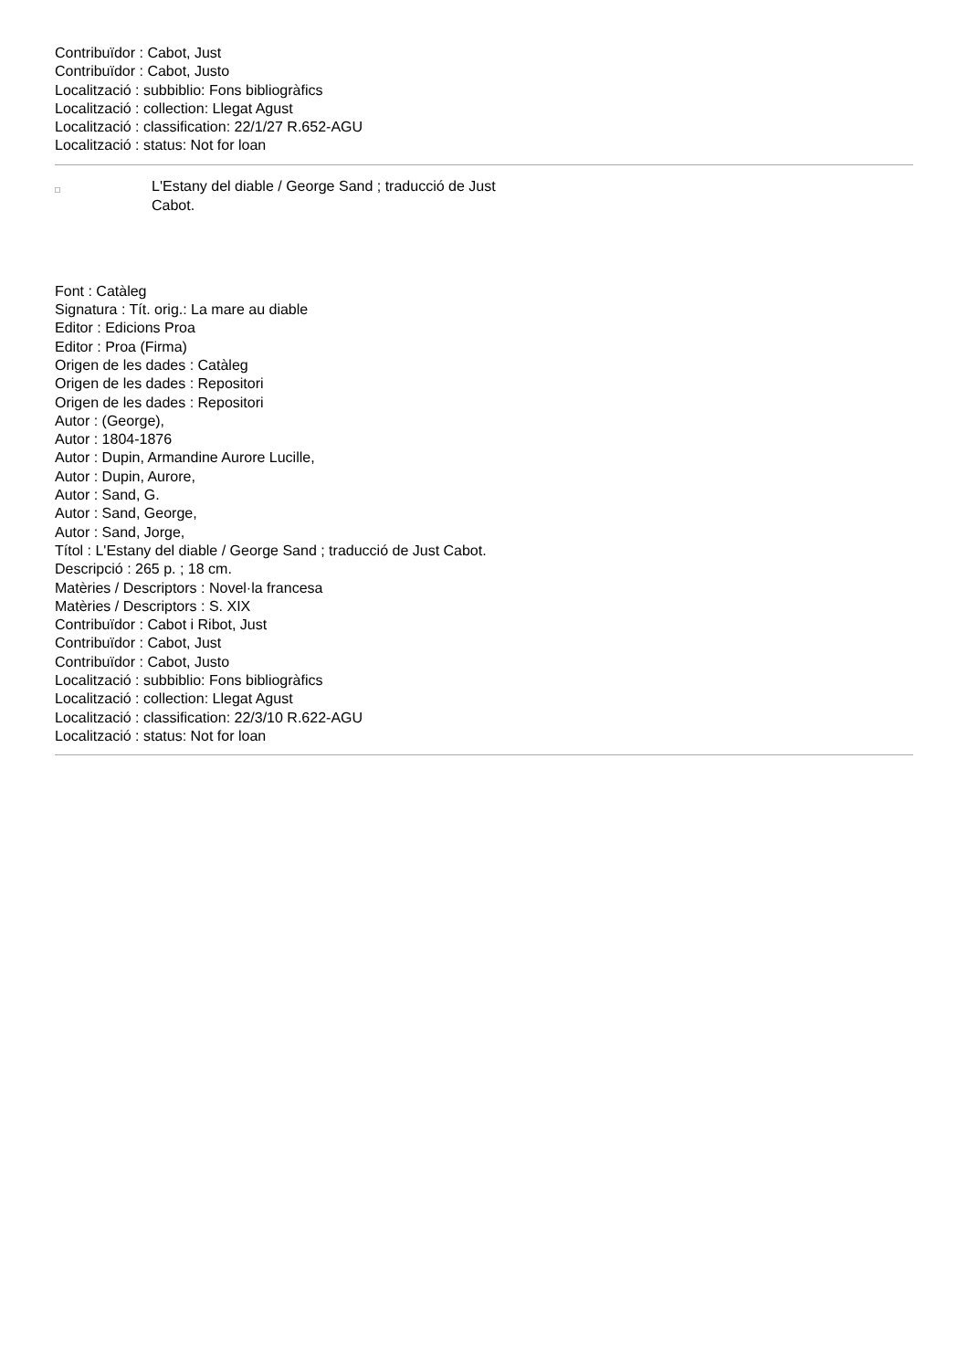Contribuïdor : Cabot, Just
Contribuïdor : Cabot, Justo
Localització : subbiblio: Fons bibliogràfics
Localització : collection: Llegat Agust
Localització : classification: 22/1/27 R.652-AGU
Localització : status: Not for loan
L'Estany del diable / George Sand ; traducció de Just Cabot.
Font : Catàleg
Signatura : Tít. orig.: La mare au diable
Editor : Edicions Proa
Editor : Proa (Firma)
Origen de les dades : Catàleg
Origen de les dades : Repositori
Origen de les dades : Repositori
Autor : (George),
Autor : 1804-1876
Autor : Dupin, Armandine Aurore Lucille,
Autor : Dupin, Aurore,
Autor : Sand, G.
Autor : Sand, George,
Autor : Sand, Jorge,
Títol : L'Estany del diable / George Sand ; traducció de Just Cabot.
Descripció : 265 p. ; 18 cm.
Matèries / Descriptors : Novel·la francesa
Matèries / Descriptors : S. XIX
Contribuïdor : Cabot i Ribot, Just
Contribuïdor : Cabot, Just
Contribuïdor : Cabot, Justo
Localització : subbiblio: Fons bibliogràfics
Localització : collection: Llegat Agust
Localització : classification: 22/3/10 R.622-AGU
Localització : status: Not for loan